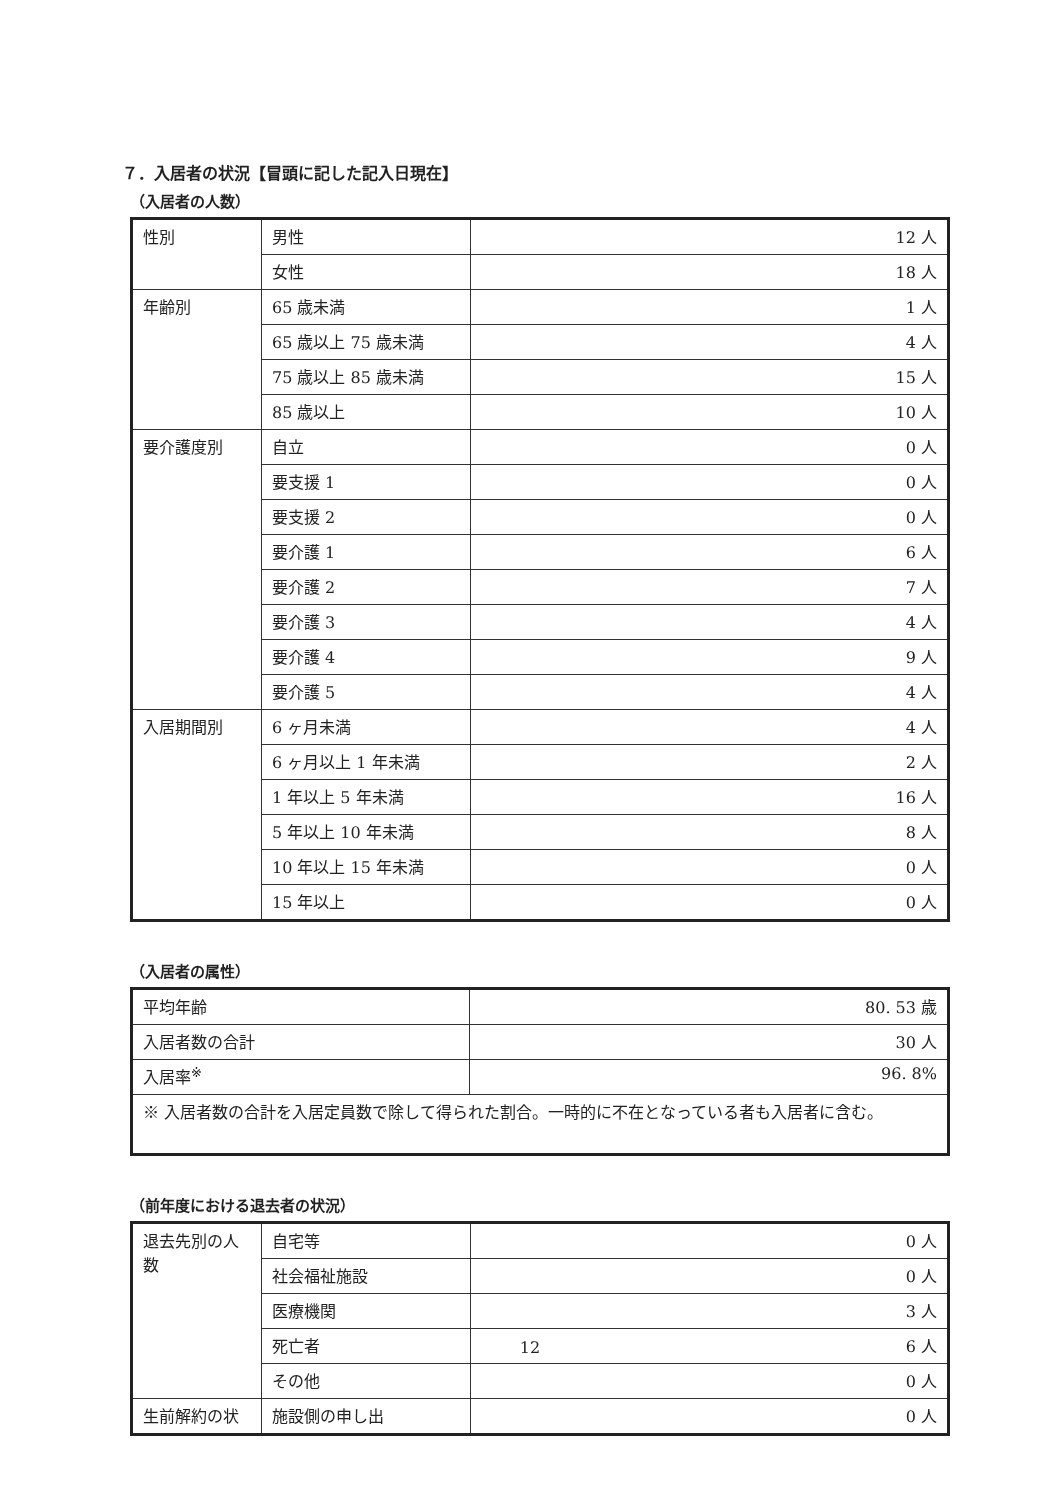７．入居者の状況【冒頭に記した記入日現在】
（入居者の人数）
| 性別 | 男性 | 12 人 |
| | 女性 | 18 人 |
| 年齢別 | 65 歳未満 | 1 人 |
| | 65 歳以上 75 歳未満 | 4 人 |
| | 75 歳以上 85 歳未満 | 15 人 |
| | 85 歳以上 | 10 人 |
| 要介護度別 | 自立 | 0 人 |
| | 要支援 1 | 0 人 |
| | 要支援 2 | 0 人 |
| | 要介護 1 | 6 人 |
| | 要介護 2 | 7 人 |
| | 要介護 3 | 4 人 |
| | 要介護 4 | 9 人 |
| | 要介護 5 | 4 人 |
| 入居期間別 | 6 ヶ月未満 | 4 人 |
| | 6 ヶ月以上 1 年未満 | 2 人 |
| | 1 年以上 5 年未満 | 16 人 |
| | 5 年以上 10 年未満 | 8 人 |
| | 10 年以上 15 年未満 | 0 人 |
| | 15 年以上 | 0 人 |
（入居者の属性）
| 平均年齢 | 80. 53 歳 |
| 入居者数の合計 | 30 人 |
| 入居率<sup>※</sup> | 96. 8% |
| ※ 入居者数の合計を入居定員数で除して得られた割合。一時的に不在となっている者も入居者に含む。 | |
（前年度における退去者の状況）
| 退去先別の人数 | 自宅等 | 0 人 |
| | 社会福祉施設 | 0 人 |
| | 医療機関 | 3 人 |
| | 死亡者 | 6 人 |
| | その他 | 0 人 |
| 生前解約の状 | 施設側の申し出 | 0 人 |
12